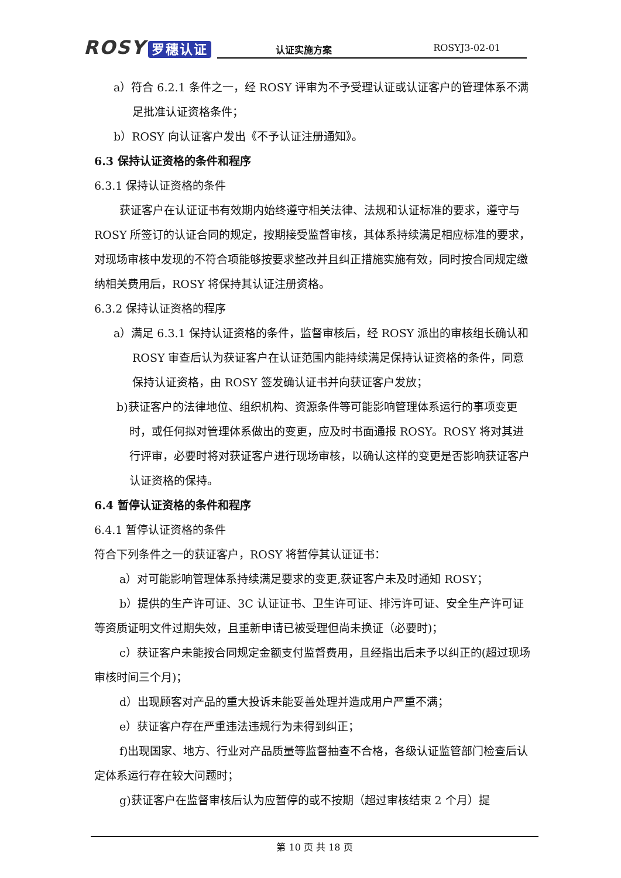ROSY 罗穗认证
认证实施方案 ROSYJ3-02-01
a）符合 6.2.1 条件之一，经 ROSY 评审为不予受理认证或认证客户的管理体系不满足批准认证资格条件；
b）ROSY 向认证客户发出《不予认证注册通知》。
6.3 保持认证资格的条件和程序
6.3.1 保持认证资格的条件
获证客户在认证证书有效期内始终遵守相关法律、法规和认证标准的要求，遵守与 ROSY 所签订的认证合同的规定，按期接受监督审核，其体系持续满足相应标准的要求，对现场审核中发现的不符合项能够按要求整改并且纠正措施实施有效，同时按合同规定缴纳相关费用后，ROSY 将保持其认证注册资格。
6.3.2 保持认证资格的程序
a）满足 6.3.1 保持认证资格的条件，监督审核后，经 ROSY 派出的审核组长确认和 ROSY 审查后认为获证客户在认证范围内能持续满足保持认证资格的条件，同意保持认证资格，由 ROSY 签发确认证书并向获证客户发放；
b)获证客户的法律地位、组织机构、资源条件等可能影响管理体系运行的事项变更时，或任何拟对管理体系做出的变更，应及时书面通报 ROSY。ROSY 将对其进行评审，必要时将对获证客户进行现场审核，以确认这样的变更是否影响获证客户认证资格的保持。
6.4 暂停认证资格的条件和程序
6.4.1 暂停认证资格的条件
符合下列条件之一的获证客户，ROSY 将暂停其认证证书：
a）对可能影响管理体系持续满足要求的变更,获证客户未及时通知 ROSY；
b）提供的生产许可证、3C 认证证书、卫生许可证、排污许可证、安全生产许可证等资质证明文件过期失效，且重新申请已被受理但尚未换证（必要时)；
c）获证客户未能按合同规定金额支付监督费用，且经指出后未予以纠正的(超过现场审核时间三个月)；
d）出现顾客对产品的重大投诉未能妥善处理并造成用户严重不满；
e）获证客户存在严重违法违规行为未得到纠正；
f)出现国家、地方、行业对产品质量等监督抽查不合格，各级认证监管部门检查后认定体系运行存在较大问题时；
g)获证客户在监督审核后认为应暂停的或不按期（超过审核结束 2 个月）提
第 10 页 共 18 页